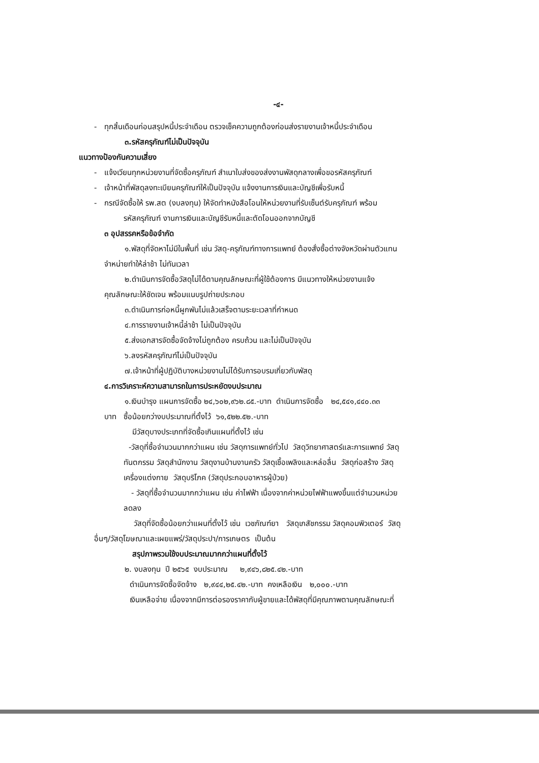-๔-
- ทุกสิ้นเดือนก่อนสรุปหนี้ประจำเดือน ตรวจเช็คความถูกต้องก่อนส่งรายงานเจ้าหนี้ประจำเดือน
๓.รหัสครุภัณฑ์ไม่เป็นปัจจุบัน
แนวทางป้องกันความเสี่ยง
- แจ้งเวียนทุกหน่วยงานที่จัดซื้อครุภัณฑ์ สำเนาใบส่งของส่งงานพัสดุกลางเพื่อขอรหัสครุภัณฑ์
- เจ้าหน้าที่พัสดุลงทะเบียนครุภัณฑ์ให้เป็นปัจจุบัน แจ้งงานการเงินและบัญชีเพื่อรับหนี้
- กรณีจัดซื้อให้ รพ.สต (งบลงทุน) ให้จัดทำหนังสือโอนให้หน่วยงานที่รับเซ็นต์รับครุภัณฑ์ พร้อม
รหัสครุภัณฑ์ งานการเงินและบัญชีรับหนี้และตัดโอนออกจากบัญชี
๓ อุปสรรคหรือข้อจำกัด
๑.พัสดุที่จัดหาไม่มีในพื้นที่ เช่น วัสดุ-ครุภัณฑ์ทางการแพทย์ ต้องสั่งซื้อต่างจังหวัดผ่านตัวแทน
จำหน่ายทำให้ล่าช้า ไม่ทันเวลา
๒.ดำเนินการจัดซื้อวัสดุไม่ได้ตามคุณลักษณะที่ผู้ใช้ต้องการ มีแนวทางให้หน่วยงานแจ้ง
คุณลักษณะให้ชัดเจน พร้อมแนบรูปถ่ายประกอบ
๓.ดำเนินการก่อหนี้ผูกพันไม่แล้วเสร็จตามระยะเวลาที่กำหนด
๔.การรายงานเจ้าหนี้ล่าช้า ไม่เป็นปัจจุบัน
๕.ส่งเอกสารจัดซื้อจัดจ้างไม่ถูกต้อง ครบถ้วน และไม่เป็นปัจจุบัน
๖.ลงรหัสครุภัณฑ์ไม่เป็นปัจจุบัน
๗.เจ้าหน้าที่ผู้ปฏิบัติบางหน่วยงานไม่ได้รับการอบรมเกี่ยวกับพัสดุ
๔.การวิเคราะห์ความสามารถในการประหยัดงบประมาณ
๑.เงินบำรุง แผนการจัดซื้อ ๒๔,๖๐๒,๙๖๒.๘๕.-บาท ดำเนินการจัดซื้อ ๒๔,๕๔๑,๔๔๐.๓๓
บาท ซื้อน้อยกว่างบประมาณที่ตั้งไว้ ๖๑,๕๒๒.๕๒.-บาท
มีวัสดุบางประเภทที่จัดซื้อเกินแผนที่ตั้งไว้ เช่น
-วัสดุที่ซื้อจำนวนมากกว่าแผน เช่น วัสดุการแพทย์ทั่วไป วัสดุวิทยาศาสตร์และการแพทย์ วัสดุ
ทันตกรรม วัสดุสำนักงาน วัสดุงานบ้านงานครัว วัสดุเชื้อเพลิงและหล่อลื่น วัสดุก่อสร้าง วัสดุ
เครื่องแต่งกาย วัสดุบริโภค (วัสดุประกอบอาหารผู้ป่วย)
- วัสดุที่ซื้อจำนวนมากกว่าแผน เช่น ค่าไฟฟ้า เนื่องจากค่าหน่วยไฟฟ้าแพงขึ้นแต่จำนวนหน่วย
ลดลง
วัสดุที่จัดซื้อน้อยกว่าแผนที่ตั้งไว้ เช่น เวชภัณฑ์ยา วัสดุเภสัชกรรม วัสดุคอมพิวเตอร์ วัสดุ
อื่นๆ/วัสดุโฆษณาและเผยแพร่/วัสดุประปา/การเกษตร เป็นต้น
สรุปภาพรวมใช้งบประมาณมากกว่าแผนที่ตั้งไว้
๒. งบลงทุน ปี ๒๕๖๕ งบประมาณ ๒,๙๔๖,๘๒๕.๔๒.-บาท
ดำเนินการจัดซื้อจัดจ้าง ๒,๙๔๔,๒๕.๔๒.-บาท คงเหลือเงิน ๒,๐๐๐.-บาท
เงินเหลือจ่าย เนื่องจากมีการต่อรองราคากับผู้ขายและได้พัสดุที่มีคุณภาพตามคุณลักษณะที่